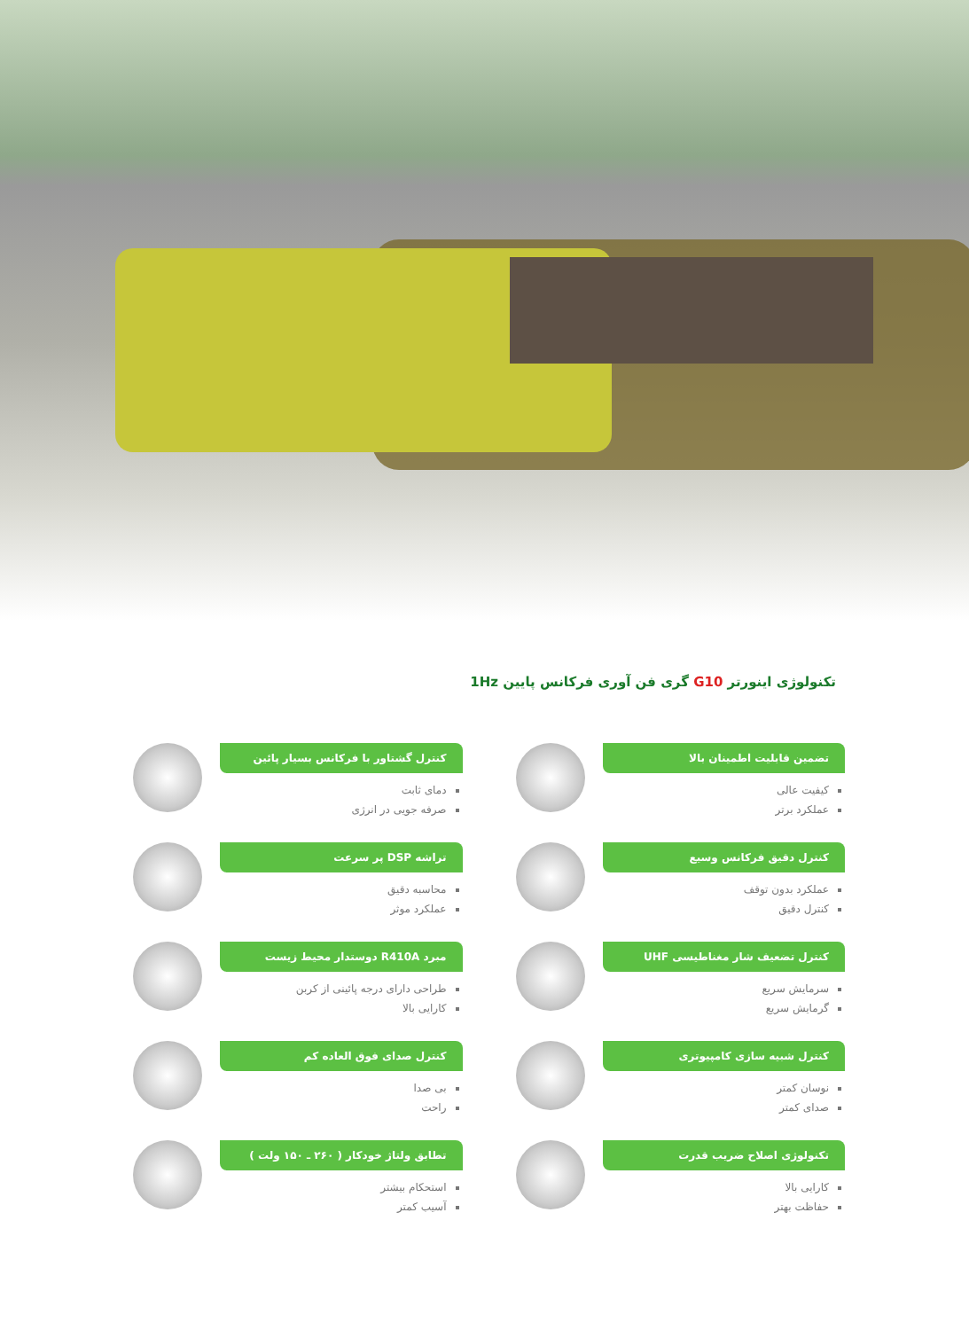تکنولوژی اینورتر G10 گری فن آوری فرکانس پایین 1Hz
تضمین قابلیت اطمینان بالا
کیفیت عالی
عملکرد برتر
کنترل گشتاور با فرکانس بسیار پائین
دمای ثابت
صرفه جویی در انرژی
کنترل دقیق فرکانس وسیع
عملکرد بدون توقف
کنترل دقیق
تراشه DSP پر سرعت
محاسبه دقیق
عملکرد موثر
کنترل تضعیف شار مغناطیسی UHF
سرمایش سریع
گرمایش سریع
مبرد R410A دوستدار محیط زیست
طراحی دارای درجه پائینی از کربن
کارایی بالا
کنترل شبیه سازی کامپیوتری
نوسان کمتر
صدای کمتر
کنترل صدای فوق العاده کم
بی صدا
راحت
تکنولوژی اصلاح ضریب قدرت
کارایی بالا
حفاظت بهتر
تطابق ولتاژ خودکار ( ۲۶۰ ـ ۱۵۰ ولت )
استحکام بیشتر
آسیب کمتر